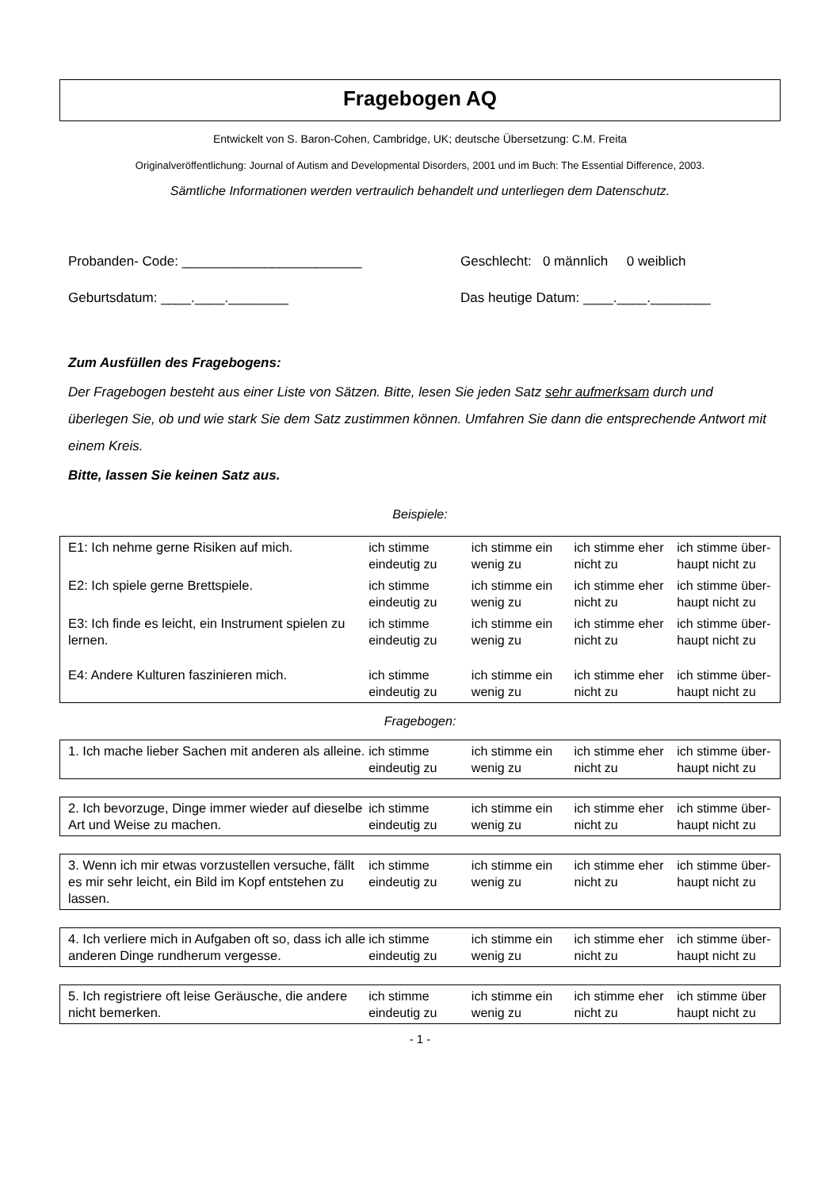Fragebogen AQ
Entwickelt von S. Baron-Cohen, Cambridge, UK; deutsche Übersetzung: C.M. Freita
Originalveröffentlichung: Journal of Autism and Developmental Disorders, 2001 und im Buch: The Essential Difference, 2003.
Sämtliche Informationen werden vertraulich behandelt und unterliegen dem Datenschutz.
Probanden- Code: ________________________ Geschlecht: 0 männlich 0 weiblich
Geburtsdatum: ____.____.________ Das heutige Datum: ____.____.________
Zum Ausfüllen des Fragebogens:
Der Fragebogen besteht aus einer Liste von Sätzen. Bitte, lesen Sie jeden Satz sehr aufmerksam durch und überlegen Sie, ob und wie stark Sie dem Satz zustimmen können. Umfahren Sie dann die entsprechende Antwort mit einem Kreis.
Bitte, lassen Sie keinen Satz aus.
Beispiele:
| E1: Ich nehme gerne Risiken auf mich. | ich stimme eindeutig zu | ich stimme ein wenig zu | ich stimme eher nicht zu | ich stimme über-haupt nicht zu |
| E2: Ich spiele gerne Brettspiele. | ich stimme eindeutig zu | ich stimme ein wenig zu | ich stimme eher nicht zu | ich stimme über-haupt nicht zu |
| E3: Ich finde es leicht, ein Instrument spielen zu lernen. | ich stimme eindeutig zu | ich stimme ein wenig zu | ich stimme eher nicht zu | ich stimme über-haupt nicht zu |
| E4: Andere Kulturen faszinieren mich. | ich stimme eindeutig zu | ich stimme ein wenig zu | ich stimme eher nicht zu | ich stimme über-haupt nicht zu |
Fragebogen:
| 1. Ich mache lieber Sachen mit anderen als alleine. | ich stimme eindeutig zu | ich stimme ein wenig zu | ich stimme eher nicht zu | ich stimme über-haupt nicht zu |
| 2. Ich bevorzuge, Dinge immer wieder auf dieselbe Art und Weise zu machen. | ich stimme eindeutig zu | ich stimme ein wenig zu | ich stimme eher nicht zu | ich stimme über-haupt nicht zu |
| 3. Wenn ich mir etwas vorzustellen versuche, fällt es mir sehr leicht, ein Bild im Kopf entstehen zu lassen. | ich stimme eindeutig zu | ich stimme ein wenig zu | ich stimme eher nicht zu | ich stimme über-haupt nicht zu |
| 4. Ich verliere mich in Aufgaben oft so, dass ich alle anderen Dinge rundherum vergesse. | ich stimme eindeutig zu | ich stimme ein wenig zu | ich stimme eher nicht zu | ich stimme über-haupt nicht zu |
| 5. Ich registriere oft leise Geräusche, die andere nicht bemerken. | ich stimme eindeutig zu | ich stimme ein wenig zu | ich stimme eher nicht zu | ich stimme über haupt nicht zu |
- 1 -